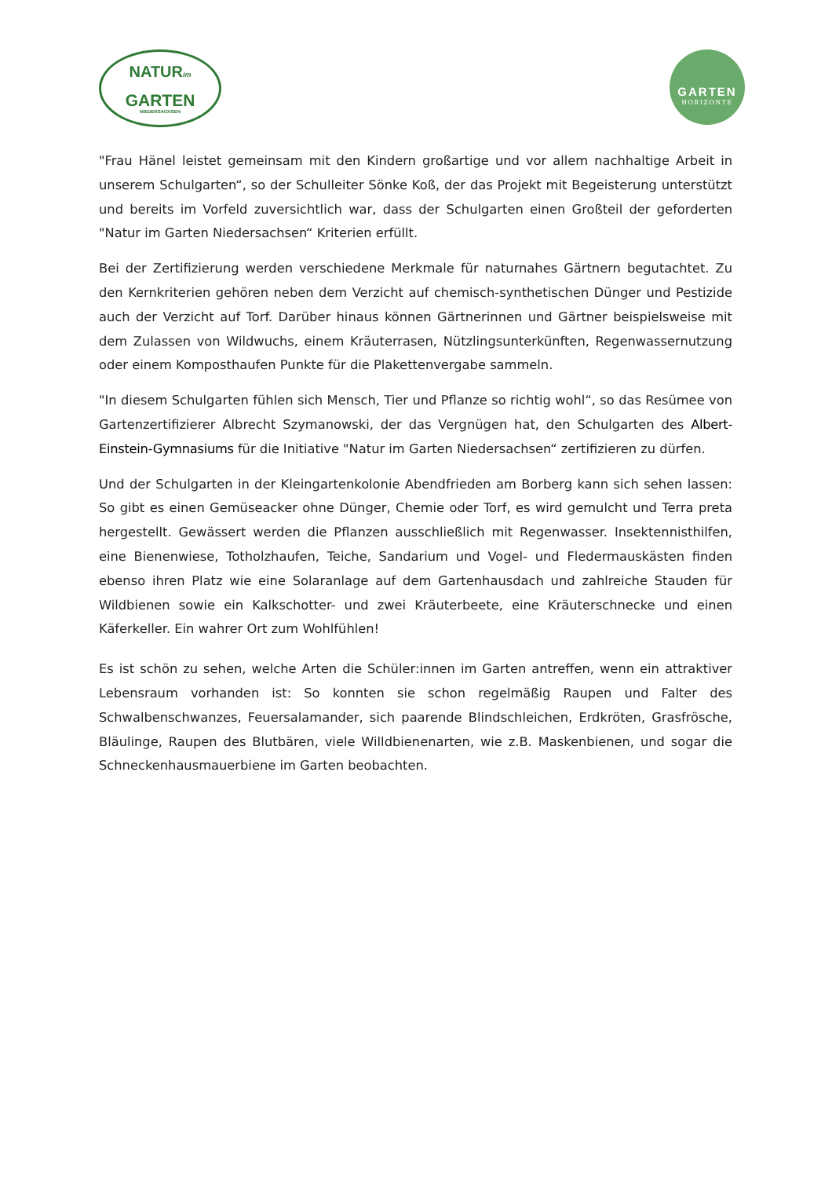NATURim
GARTEN
NIEDERSACHSEN
GARTEN
HORIZONTE
"Frau Hänel leistet gemeinsam mit den Kindern großartige und vor allem nachhaltige Arbeit in unserem Schulgarten“, so der Schulleiter Sönke Koß, der das Projekt mit Begeisterung unterstützt und bereits im Vorfeld zuversichtlich war, dass der Schulgarten einen Großteil der geforderten "Natur im Garten Niedersachsen“ Kriterien erfüllt.
Bei der Zertifizierung werden verschiedene Merkmale für naturnahes Gärtnern begutachtet. Zu den Kernkriterien gehören neben dem Verzicht auf chemisch-synthetischen Dünger und Pestizide auch der Verzicht auf Torf. Darüber hinaus können Gärtnerinnen und Gärtner beispielsweise mit dem Zulassen von Wildwuchs, einem Kräuterrasen, Nützlingsunterkünften, Regenwassernutzung oder einem Komposthaufen Punkte für die Plakettenvergabe sammeln.
"In diesem Schulgarten fühlen sich Mensch, Tier und Pflanze so richtig wohl“, so das Resümee von Gartenzertifizierer Albrecht Szymanowski, der das Vergnügen hat, den Schulgarten des Albert-Einstein-Gymnasiums für die Initiative "Natur im Garten Niedersachsen“ zertifizieren zu dürfen.
Und der Schulgarten in der Kleingartenkolonie Abendfrieden am Borberg kann sich sehen lassen: So gibt es einen Gemüseacker ohne Dünger, Chemie oder Torf, es wird gemulcht und Terra preta hergestellt. Gewässert werden die Pflanzen ausschließlich mit Regenwasser. Insektennisthilfen, eine Bienenwiese, Totholzhaufen, Teiche, Sandarium und Vogel- und Fledermauskästen finden ebenso ihren Platz wie eine Solaranlage auf dem Gartenhausdach und zahlreiche Stauden für Wildbienen sowie ein Kalkschotter- und zwei Kräuterbeete, eine Kräuterschnecke und einen Käferkeller. Ein wahrer Ort zum Wohlfühlen!
Es ist schön zu sehen, welche Arten die Schüler:innen im Garten antreffen, wenn ein attraktiver Lebensraum vorhanden ist: So konnten sie schon regelmäßig Raupen und Falter des Schwalbenschwanzes, Feuersalamander, sich paarende Blindschleichen, Erdkröten, Grasfrösche, Bläulinge, Raupen des Blutbären, viele Willdbienenarten, wie z.B. Maskenbienen, und sogar die Schneckenhausmauerbiene im Garten beobachten.